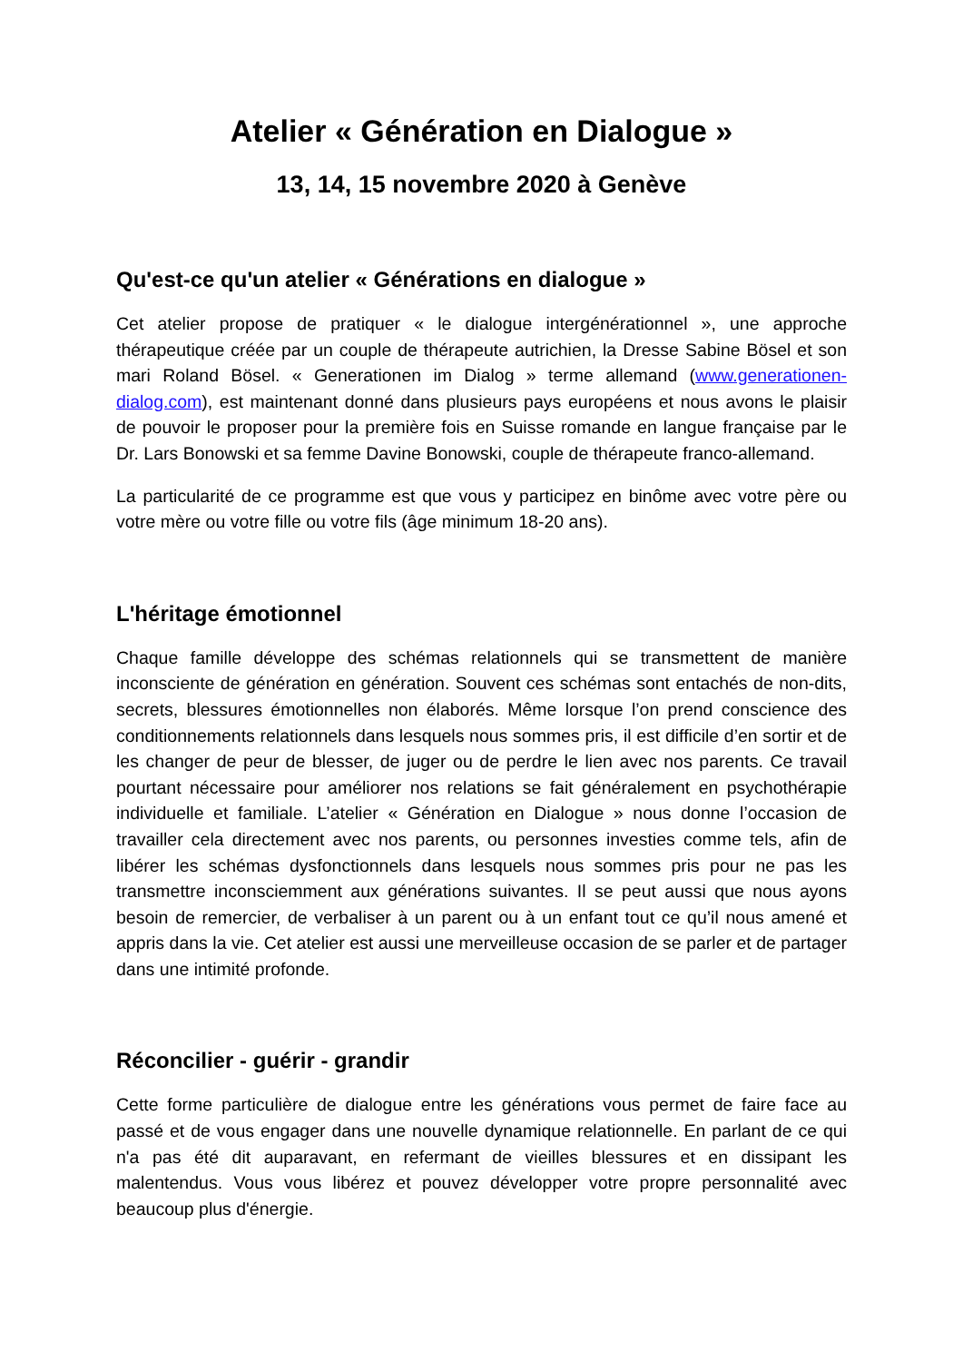Atelier « Génération en Dialogue »
13, 14, 15 novembre 2020 à Genève
Qu'est-ce qu'un atelier « Générations en dialogue »
Cet atelier propose de pratiquer « le dialogue intergénérationnel », une approche thérapeutique créée par un couple de thérapeute autrichien, la Dresse Sabine Bösel et son mari Roland Bösel. « Generationen im Dialog » terme allemand (www.generationen-dialog.com), est maintenant donné dans plusieurs pays européens et nous avons le plaisir de pouvoir le proposer pour la première fois en Suisse romande en langue française par le Dr. Lars Bonowski et sa femme Davine Bonowski, couple de thérapeute franco-allemand.
La particularité de ce programme est que vous y participez en binôme avec votre père ou votre mère ou votre fille ou votre fils (âge minimum 18-20 ans).
L'héritage émotionnel
Chaque famille développe des schémas relationnels qui se transmettent de manière inconsciente de génération en génération. Souvent ces schémas sont entachés de non-dits, secrets, blessures émotionnelles non élaborés. Même lorsque l’on prend conscience des conditionnements relationnels dans lesquels nous sommes pris, il est difficile d’en sortir et de les changer de peur de blesser, de juger ou de perdre le lien avec nos parents. Ce travail pourtant nécessaire pour améliorer nos relations se fait généralement en psychothérapie individuelle et familiale. L’atelier « Génération en Dialogue » nous donne l’occasion de travailler cela directement avec nos parents, ou personnes investies comme tels, afin de libérer les schémas dysfonctionnels dans lesquels nous sommes pris pour ne pas les transmettre inconsciemment aux générations suivantes. Il se peut aussi que nous ayons besoin de remercier, de verbaliser à un parent ou à un enfant tout ce qu’il nous amené et appris dans la vie. Cet atelier est aussi une merveilleuse occasion de se parler et de partager dans une intimité profonde.
Réconcilier - guérir - grandir
Cette forme particulière de dialogue entre les générations vous permet de faire face au passé et de vous engager dans une nouvelle dynamique relationnelle. En parlant de ce qui n'a pas été dit auparavant, en refermant de vieilles blessures et en dissipant les malentendus. Vous vous libérez et pouvez développer votre propre personnalité avec beaucoup plus d'énergie.